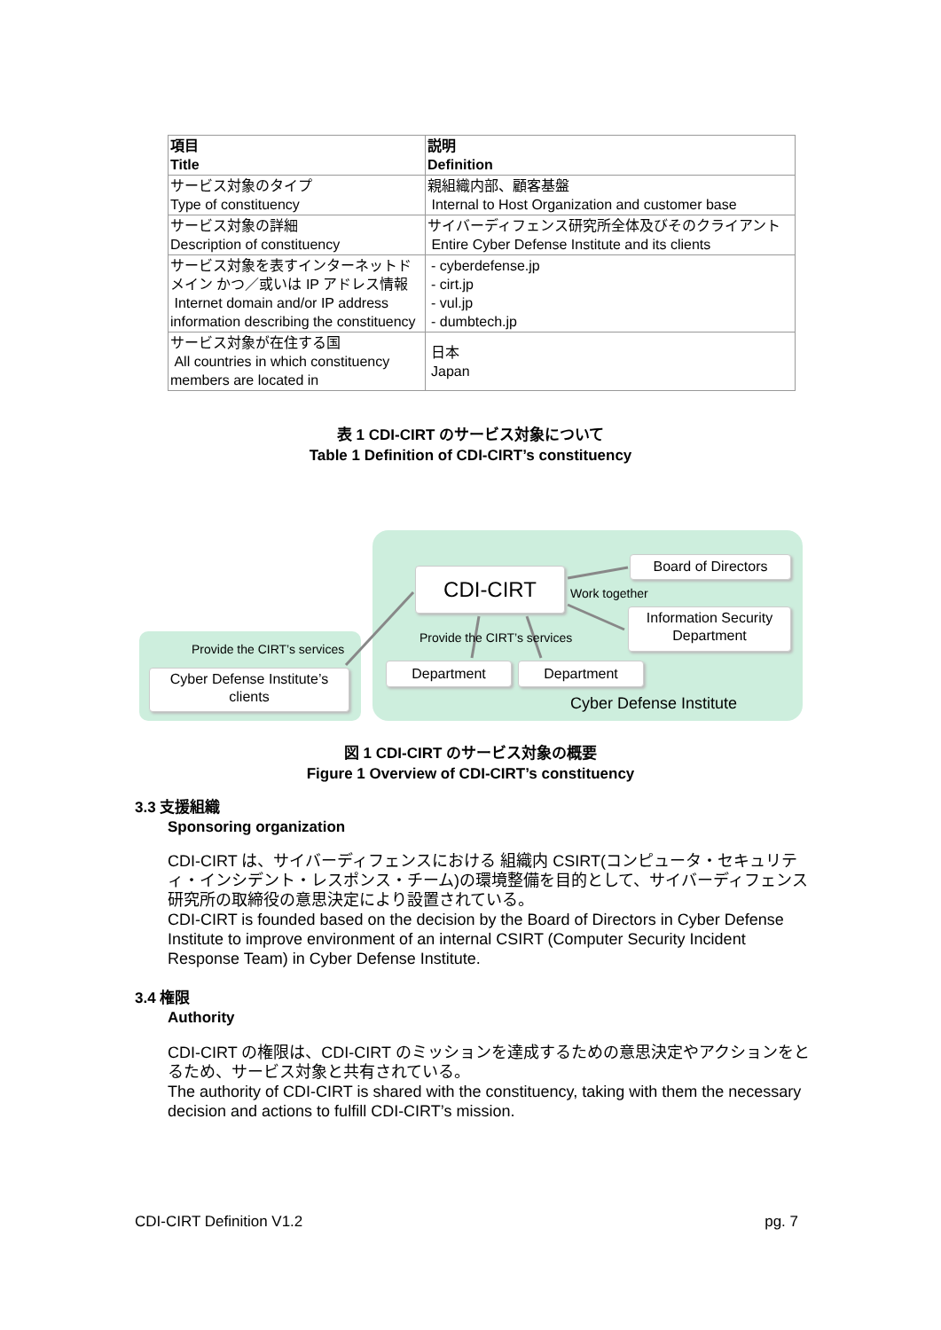| 項目 Title | 説明 Definition |
| --- | --- |
| サービス対象のタイプ Type of constituency | 親組織内部、顧客基盤 Internal to Host Organization and customer base |
| サービス対象の詳細 Description of constituency | サイバーディフェンス研究所全体及びそのクライアント Entire Cyber Defense Institute and its clients |
| サービス対象を表すインターネットドメイン かつ／或いは IP アドレス情報 Internet domain and/or IP address information describing the constituency | - cyberdefense.jp - cirt.jp - vul.jp - dumbtech.jp |
| サービス対象が在住する国 All countries in which constituency members are located in | 日本 Japan |
表 1 CDI-CIRT のサービス対象について
Table 1 Definition of CDI-CIRT’s constituency
CDI-CIRT
Board of Directors
Information Security Department
Department Department
Cyber Defense Institute’s clients
Work together
Provide the CIRT’s services
Provide the CIRT’s services
Cyber Defense Institute
図 1 CDI-CIRT のサービス対象の概要
Figure 1 Overview of CDI-CIRT’s constituency
3.3 支援組織
Sponsoring organization
CDI-CIRT は、サイバーディフェンスにおける 組織内 CSIRT(コンピュータ・セキュリティ・インシデント・レスポンス・チーム)の環境整備を目的として、サイバーディフェンス研究所の取締役の意思決定により設置されている。
CDI-CIRT is founded based on the decision by the Board of Directors in Cyber Defense Institute to improve environment of an internal CSIRT (Computer Security Incident Response Team) in Cyber Defense Institute.
3.4 権限
Authority
CDI-CIRT の権限は、CDI-CIRT のミッションを達成するための意思決定やアクションをとるため、サービス対象と共有されている。
The authority of CDI-CIRT is shared with the constituency, taking with them the necessary decision and actions to fulfill CDI-CIRT’s mission.
CDI-CIRT Definition V1.2 pg. 7